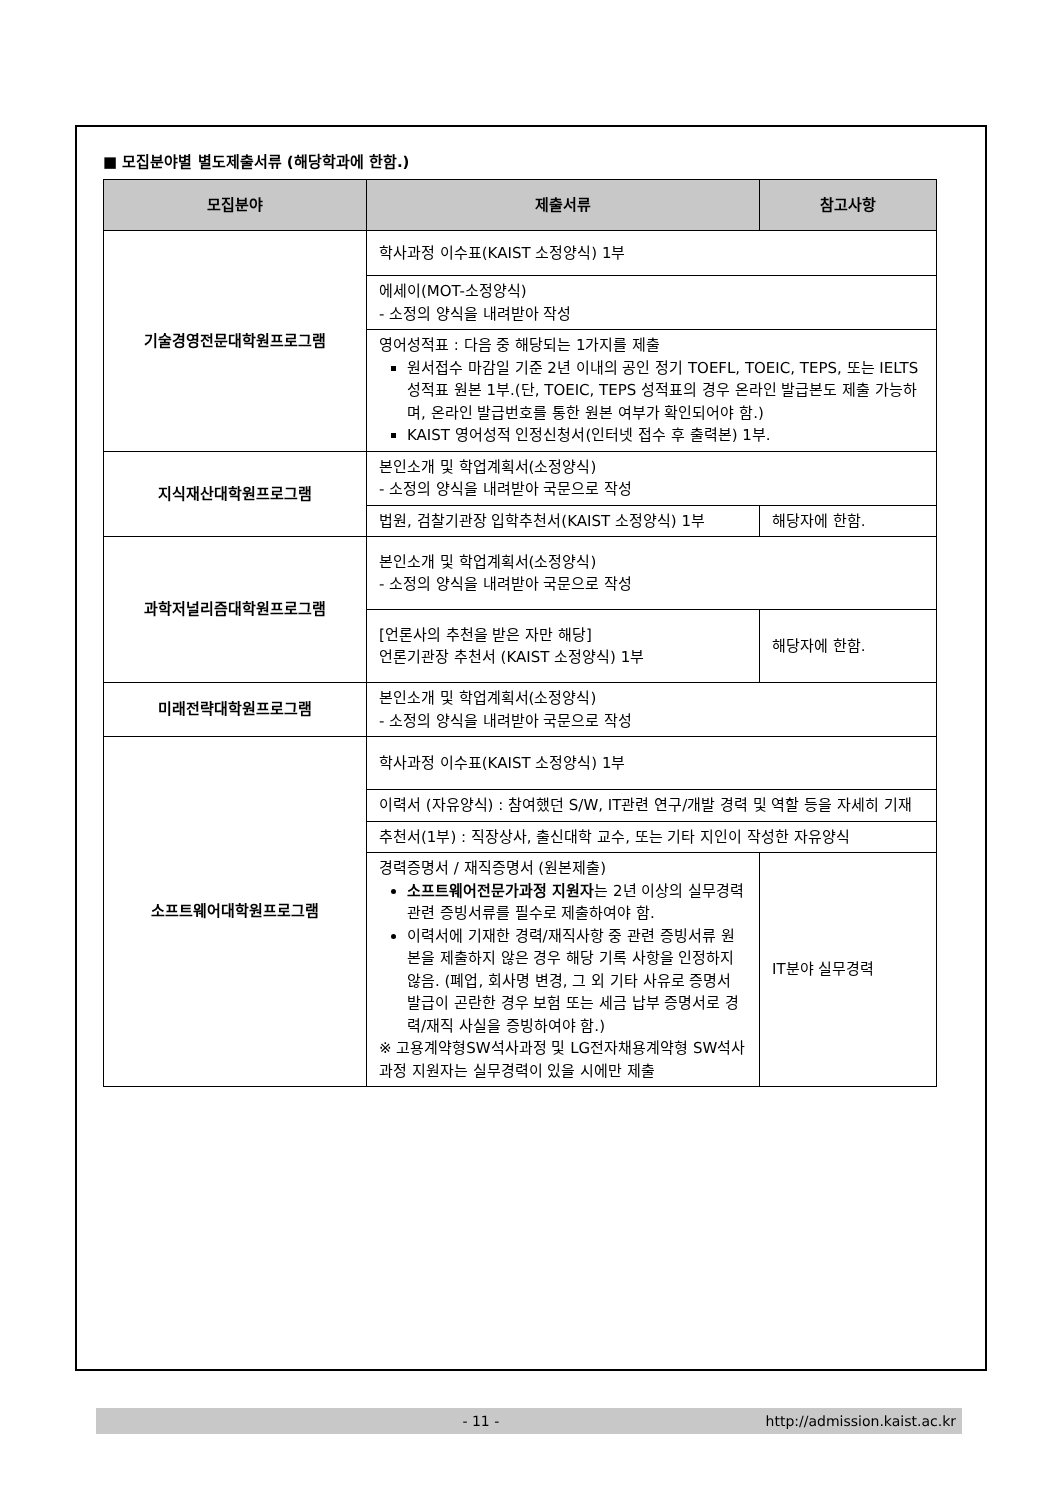■ 모집분야별 별도제출서류 (해당학과에 한함.)
| 모집분야 | 제출서류 | 참고사항 |
| --- | --- | --- |
| 기술경영전문대학원프로그램 | 학사과정 이수표(KAIST 소정양식) 1부 | |
| | 에세이(MOT-소정양식) - 소정의 양식을 내려받아 작성 | |
| | 영어성적표 : 다음 중 해당되는 1가지를 제출 원서접수 마감일 기준 2년 이내의 공인 정기 TOEFL, TOEIC, TEPS, 또는 IELTS 성적표 원본 1부.(단, TOEIC, TEPS 성적표의 경우 온라인 발급본도 제출 가능하며, 온라인 발급번호를 통한 원본 여부가 확인되어야 함.) KAIST 영어성적 인정신청서(인터넷 접수 후 출력본) 1부. | |
| 지식재산대학원프로그램 | 본인소개 및 학업계획서(소정양식) - 소정의 양식을 내려받아 국문으로 작성 | |
| | 법원, 검찰기관장 입학추천서(KAIST 소정양식) 1부 | 해당자에 한함. |
| 과학저널리즘대학원프로그램 | 본인소개 및 학업계획서(소정양식) - 소정의 양식을 내려받아 국문으로 작성 | |
| | [언론사의 추천을 받은 자만 해당] 언론기관장 추천서 (KAIST 소정양식) 1부 | 해당자에 한함. |
| 미래전략대학원프로그램 | 본인소개 및 학업계획서(소정양식) - 소정의 양식을 내려받아 국문으로 작성 | |
| 소프트웨어대학원프로그램 | 학사과정 이수표(KAIST 소정양식) 1부 | |
| | 이력서 (자유양식) : 참여했던 S/W, IT관련 연구/개발 경력 및 역할 등을 자세히 기재 | |
| | 추천서(1부) : 직장상사, 출신대학 교수, 또는 기타 지인이 작성한 자유양식 | |
| | 경력증명서 / 재직증명서 (원본제출) 소프트웨어전문가과정 지원자 는 2년 이상의 실무경력 관련 증빙서류를 필수로 제출하여야 함. 이력서에 기재한 경력/재직사항 중 관련 증빙서류 원본을 제출하지 않은 경우 해당 기록 사항을 인정하지 않음. (폐업, 회사명 변경, 그 외 기타 사유로 증명서 발급이 곤란한 경우 보험 또는 세금 납부 증명서로 경력/재직 사실을 증빙하여야 함.) ※ 고용계약형SW석사과정 및 LG전자채용계약형 SW석사과정 지원자는 실무경력이 있을 시에만 제출 | IT분야 실무경력 |
- 11 - http://admission.kaist.ac.kr